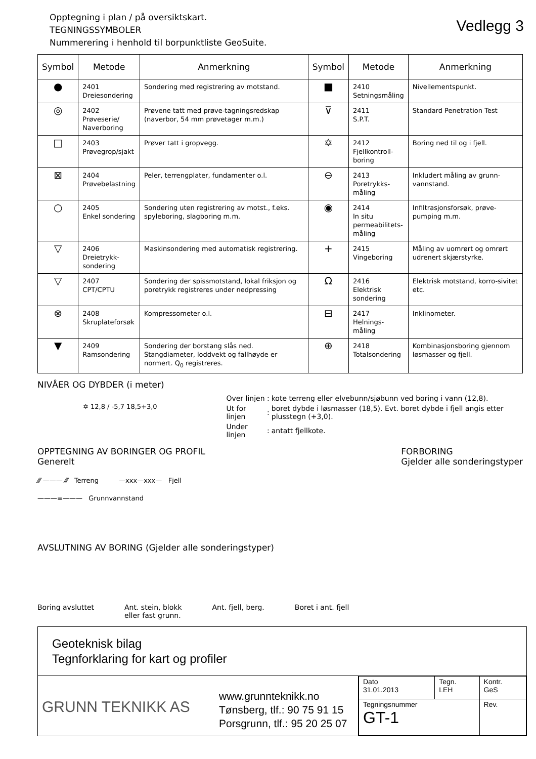Opptegning i plan / på oversiktskart.
TEGNINGSSYMBOLER
Nummerering i henhold til borpunktliste GeoSuite.
Vedlegg 3
| Symbol | Metode | Anmerkning | Symbol | Metode | Anmerkning |
| --- | --- | --- | --- | --- | --- |
| ● | 2401 Dreiesondering | Sondering med registrering av motstand. | ■ | 2410 Setningsmåling | Nivellementspunkt. |
| ◎ | 2402 Prøveserie/ Naverboring | Prøvene tatt med prøve-tagningsredskap (naverbor, 54 mm prøvetager m.m.) | ⊽ | 2411 S.P.T. | Standard Penetration Test |
| □ | 2403 Prøvegrop/sjakt | Prøver tatt i gropvegg. | ✡ | 2412 Fjellkontroll- boring | Boring ned til og i fjell. |
| ⊠ | 2404 Prøvebelastning | Peler, terrengplater, fundamenter o.l. | ⊖ | 2413 Poretrykks- måling | Inkludert måling av grunn-vannstand. |
| ○ | 2405 Enkel sondering | Sondering uten registrering av motst., f.eks. spyleboring, slagboring m.m. | ◉ | 2414 In situ permeabilitets- måling | Infiltrasjonsforsøk, prøve-pumping m.m. |
| ▽ | 2406 Dreietrykk- sondering | Maskinsondering med automatisk registrering. | + | 2415 Vingeboring | Måling av uomrørt og omrørt udrenert skjærstyrke. |
| ▽ | 2407 CPT/CPTU | Sondering der spissmotstand, lokal friksjon og poretrykk registreres under nedpressing | Ω | 2416 Elektrisk sondering | Elektrisk motstand, korro-sivitet etc. |
| ⊗ | 2408 Skruplateforsøk | Kompressometer o.l. | ⊟ | 2417 Helnings- måling | Inklinometer. |
| ▼ | 2409 Ramsondering | Sondering der borstang slås ned. Stangdiameter, loddvekt og fallhøyde er normert. Q<sub>0</sub> registreres. | ⊕ | 2418 Totalsondering | Kombinasjonsboring gjennom løsmasser og fjell. |
NIVÅER OG DYBDER (i meter)
✡ 12,8 / -5,7 18,5+3,0
| Over linjen | : | kote terreng eller elvebunn/sjøbunn ved boring i vann (12,8). |
| Ut for linjen | : | boret dybde i løsmasser (18,5). Evt. boret dybde i fjell angis etter plusstegn (+3,0). |
| Under linjen | : | antatt fjellkote. |
OPPTEGNING AV BORINGER OG PROFIL
Generelt
⁄⁄⁄ ——— ⁄⁄⁄ Terreng —xxx—xxx— Fjell
———≡——— Grunnvannstand
FORBORING
Gjelder alle sonderingstyper
AVSLUTNING AV BORING (Gjelder alle sonderingstyper)
Boring avsluttet Ant. stein, blokk
eller fast grunn. Ant. fjell, berg. Boret i ant. fjell
Geoteknisk bilag
Tegnforklaring for kart og profiler
GRUNN TEKNIKK AS
www.grunnteknikk.no
Tønsberg, tlf.: 90 75 91 15
Porsgrunn, tlf.: 95 20 25 07
| Dato 31.01.2013 | Tegn. LEH | Kontr. GeS |
| Tegningsnummer GT-1 | | Rev. |